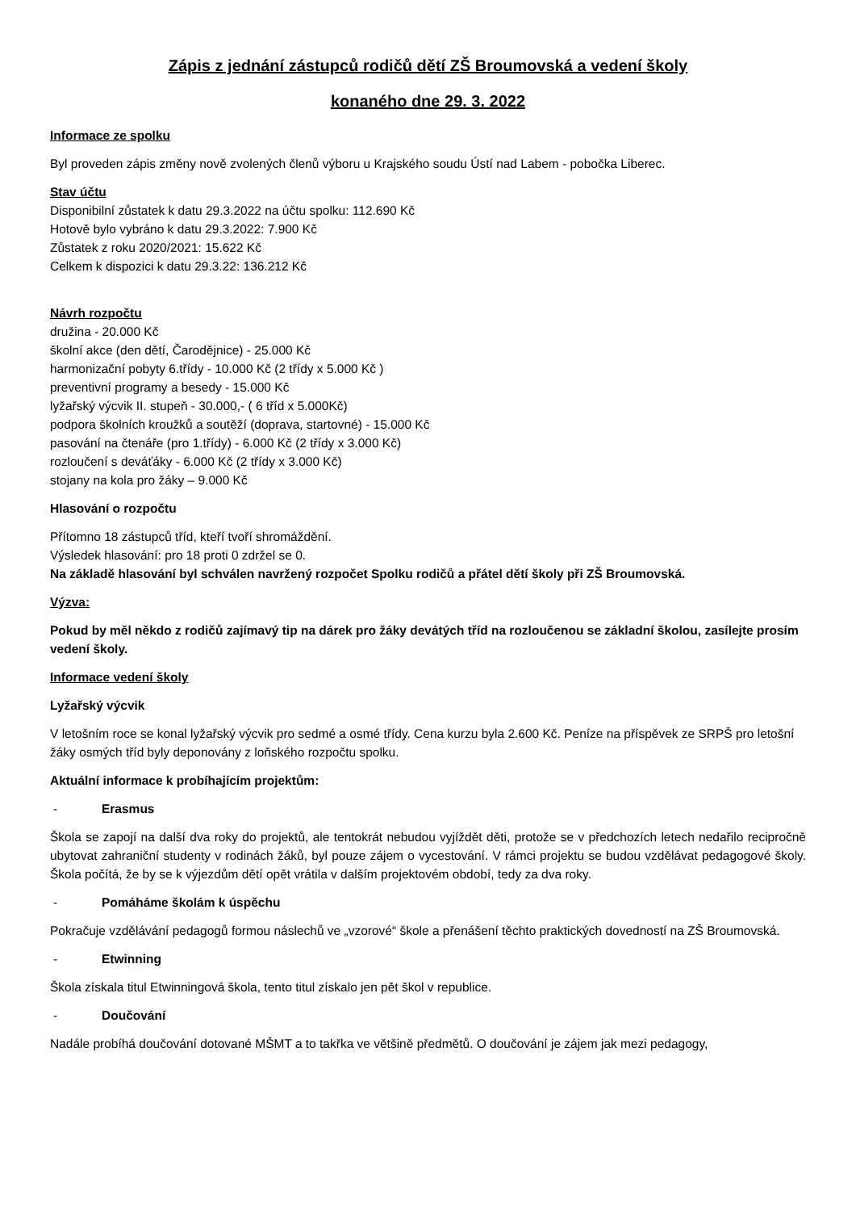Zápis z jednání zástupců rodičů dětí ZŠ Broumovská a vedení školy
konaného dne 29. 3. 2022
Informace ze spolku
Byl proveden zápis změny nově zvolených členů výboru u Krajského soudu Ústí nad Labem - pobočka Liberec.
Stav účtu
Disponibilní zůstatek k datu 29.3.2022 na účtu spolku: 112.690 Kč
Hotově bylo vybráno k datu 29.3.2022: 7.900 Kč
Zůstatek z roku 2020/2021: 15.622 Kč
Celkem k dispozici k datu 29.3.22: 136.212 Kč
Návrh rozpočtu
družina - 20.000 Kč
školní akce (den dětí, Čarodějnice) - 25.000 Kč
harmonizační pobyty 6.třídy - 10.000 Kč (2 třídy x 5.000 Kč )
preventivní programy a besedy - 15.000 Kč
lyžařský výcvik II. stupeň - 30.000,- ( 6 tříd x 5.000Kč)
podpora školních kroužků a soutěží (doprava, startovné) - 15.000 Kč
pasování na čtenáře (pro 1.třídy) - 6.000 Kč (2 třídy x 3.000 Kč)
rozloučení s deváťáky - 6.000 Kč (2 třídy x 3.000 Kč)
stojany na kola pro žáky – 9.000 Kč
Hlasování o rozpočtu
Přítomno 18 zástupců tříd, kteří tvoří shromáždění.
Výsledek hlasování: pro 18 proti 0 zdržel se 0.
Na základě hlasování byl schválen navržený rozpočet Spolku rodičů a přátel dětí školy při ZŠ Broumovská.
Výzva:
Pokud by měl někdo z rodičů zajímavý tip na dárek pro žáky devátých tříd na rozloučenou se základní školou, zasílejte prosím vedení školy.
Informace vedení školy
Lyžařský výcvik
V letošním roce se konal lyžařský výcvik pro sedmé a osmé třídy. Cena kurzu byla 2.600 Kč. Peníze na příspěvek ze SRPŠ pro letošní žáky osmých tříd byly deponovány z loňského rozpočtu spolku.
Aktuální informace k probíhajícím projektům:
- Erasmus
Škola se zapojí na další dva roky do projektů, ale tentokrát nebudou vyjíždět děti, protože se v předchozích letech nedařilo recipročně ubytovat zahraniční studenty v rodinách žáků, byl pouze zájem o vycestování. V rámci projektu se budou vzdělávat pedagogové školy. Škola počítá, že by se k výjezdům dětí opět vrátila v dalším projektovém období, tedy za dva roky.
- Pomáháme školám k úspěchu
Pokračuje vzdělávání pedagogů formou náslechů ve „vzorové“ škole a přenášení těchto praktických dovedností na ZŠ Broumovská.
- Etwinning
Škola získala titul Etwinningová škola, tento titul získalo jen pět škol v republice.
- Doučování
Nadále probíhá doučování dotované MŠMT a to takřka ve většině předmětů. O doučování je zájem jak mezi pedagogy,